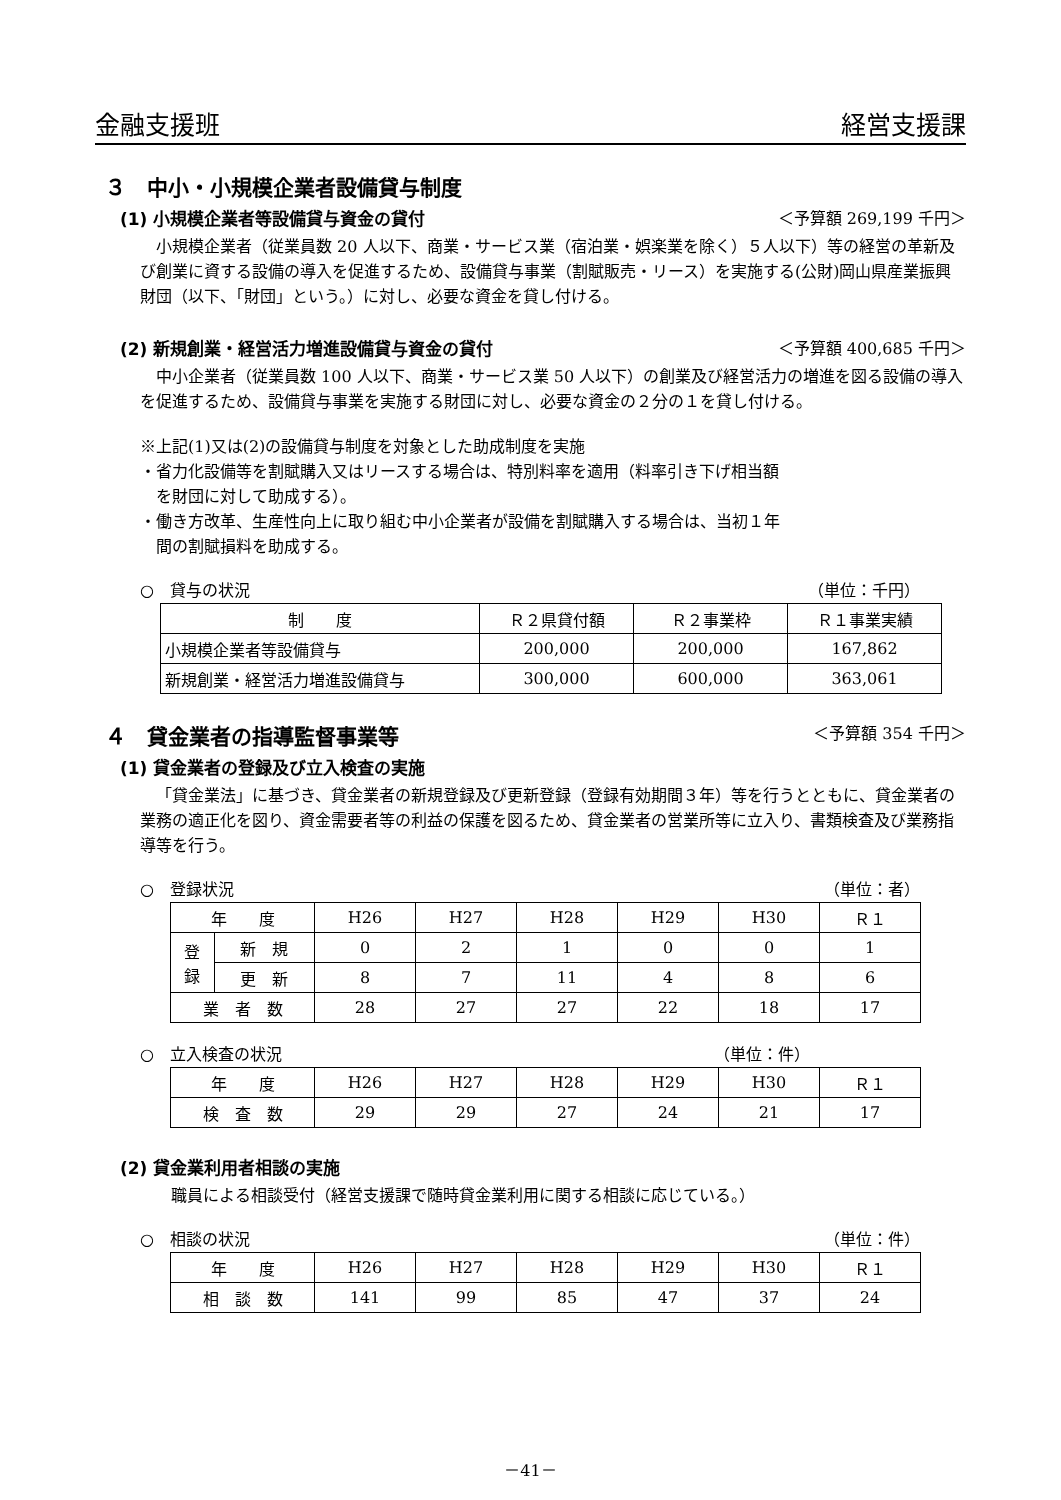金融支援班 経営支援課
３　中小・小規模企業者設備貸与制度
(1) 小規模企業者等設備貸与資金の貸付 ＜予算額 269,199 千円＞
小規模企業者（従業員数 20 人以下、商業・サービス業（宿泊業・娯楽業を除く）５人以下）等の経営の革新及び創業に資する設備の導入を促進するため、設備貸与事業（割賦販売・リース）を実施する(公財)岡山県産業振興財団（以下、「財団」という。）に対し、必要な資金を貸し付ける。
(2) 新規創業・経営活力増進設備貸与資金の貸付 ＜予算額 400,685 千円＞
中小企業者（従業員数 100 人以下、商業・サービス業 50 人以下）の創業及び経営活力の増進を図る設備の導入を促進するため、設備貸与事業を実施する財団に対し、必要な資金の２分の１を貸し付ける。
※上記(1)又は(2)の設備貸与制度を対象とした助成制度を実施
・省力化設備等を割賦購入又はリースする場合は、特別料率を適用（料率引き下げ相当額
　を財団に対して助成する）。
・働き方改革、生産性向上に取り組む中小企業者が設備を割賦購入する場合は、当初１年
　間の割賦損料を助成する。
○　貸与の状況 （単位：千円）
| 制 度 | Ｒ２県貸付額 | Ｒ２事業枠 | Ｒ１事業実績 |
| --- | --- | --- | --- |
| 小規模企業者等設備貸与 | 200,000 | 200,000 | 167,862 |
| 新規創業・経営活力増進設備貸与 | 300,000 | 600,000 | 363,061 |
４　貸金業者の指導監督事業等 ＜予算額 354 千円＞
(1) 貸金業者の登録及び立入検査の実施
「貸金業法」に基づき、貸金業者の新規登録及び更新登録（登録有効期間３年）等を行うとともに、貸金業者の業務の適正化を図り、資金需要者等の利益の保護を図るため、貸金業者の営業所等に立入り、書類検査及び業務指導等を行う。
○　登録状況 （単位：者）
| 年 度 | | H26 | H27 | H28 | H29 | H30 | Ｒ１ |
| --- | --- | --- | --- | --- | --- | --- | --- |
| 登 録 | 新 規 | 0 | 2 | 1 | 0 | 0 | 1 |
| | 更 新 | 8 | 7 | 11 | 4 | 8 | 6 |
| 業 者 数 | | 28 | 27 | 27 | 22 | 18 | 17 |
○　立入検査の状況 （単位：件）
| 年 度 | H26 | H27 | H28 | H29 | H30 | Ｒ１ |
| --- | --- | --- | --- | --- | --- | --- |
| 検 査 数 | 29 | 29 | 27 | 24 | 21 | 17 |
(2) 貸金業利用者相談の実施
職員による相談受付（経営支援課で随時貸金業利用に関する相談に応じている。）
○　相談の状況 （単位：件）
| 年 度 | H26 | H27 | H28 | H29 | H30 | Ｒ１ |
| --- | --- | --- | --- | --- | --- | --- |
| 相 談 数 | 141 | 99 | 85 | 47 | 37 | 24 |
－41－